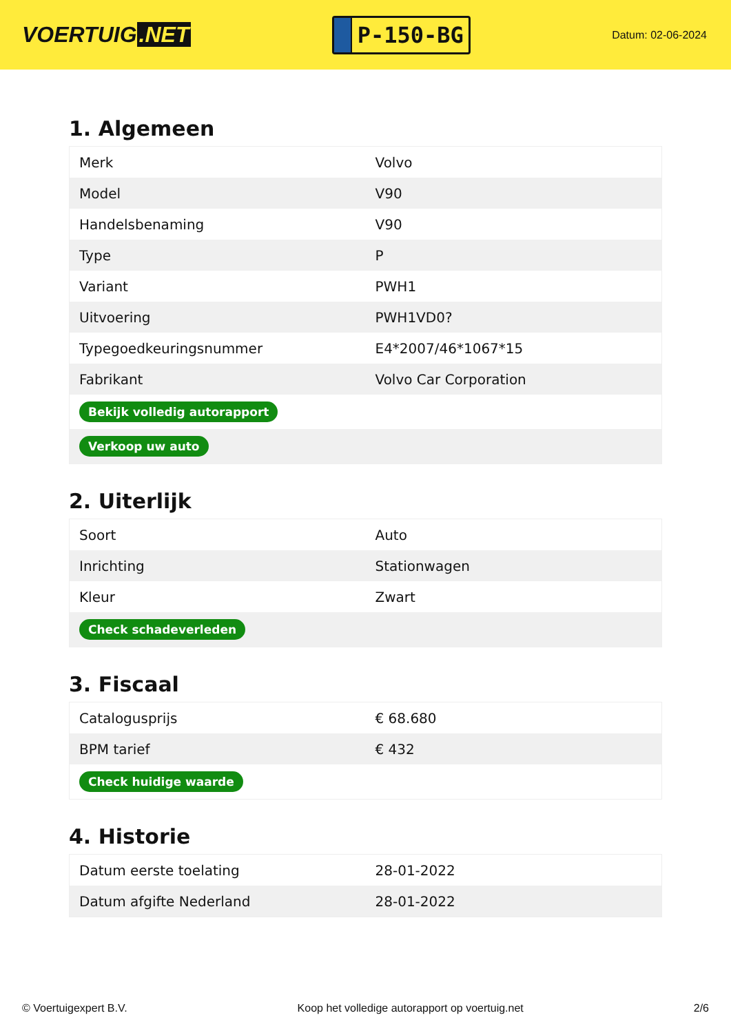VOERTUIG.NET
P-150-BG
Datum: 02-06-2024
1. Algemeen
| Merk | Volvo |
| Model | V90 |
| Handelsbenaming | V90 |
| Type | P |
| Variant | PWH1 |
| Uitvoering | PWH1VD0? |
| Typegoedkeuringsnummer | E4*2007/46*1067*15 |
| Fabrikant | Volvo Car Corporation |
| Bekijk volledig autorapport | |
| Verkoop uw auto | |
2. Uiterlijk
| Soort | Auto |
| Inrichting | Stationwagen |
| Kleur | Zwart |
| Check schadeverleden | |
3. Fiscaal
| Catalogusprijs | € 68.680 |
| BPM tarief | € 432 |
| Check huidige waarde | |
4. Historie
| Datum eerste toelating | 28-01-2022 |
| Datum afgifte Nederland | 28-01-2022 |
© Voertuigexpert B.V. Koop het volledige autorapport op voertuig.net 2/6